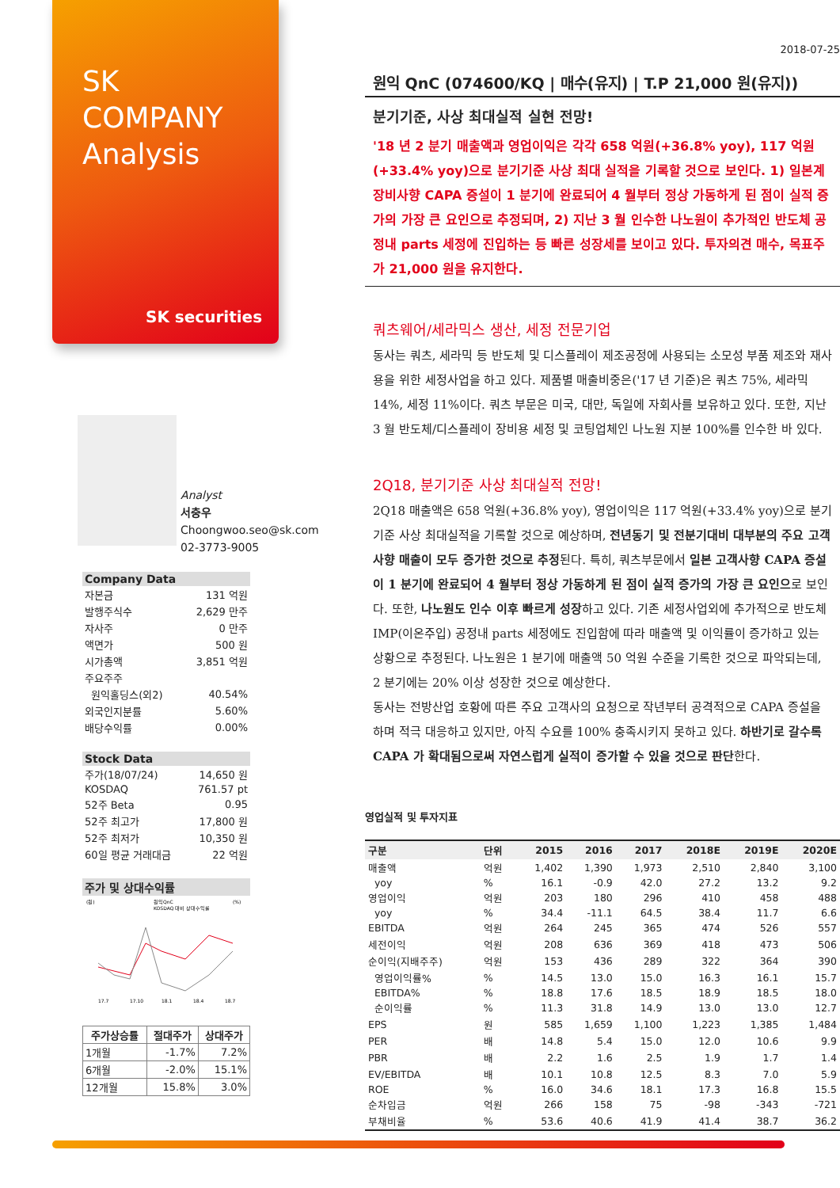SK
COMPANY
Analysis
SK securities
Analyst
서충우
Choongwoo.seo@sk.com
02-3773-9005
| Company Data | |
| 자본금 | 131 억원 |
| 발행주식수 | 2,629 만주 |
| 자사주 | 0 만주 |
| 액면가 | 500 원 |
| 시가총액 | 3,851 억원 |
| 주요주주 | |
| 원익홀딩스(외2) | 40.54% |
| 외국인지분률 | 5.60% |
| 배당수익률 | 0.00% |
| Stock Data | |
| 주가(18/07/24) | 14,650 원 |
| KOSDAQ | 761.57 pt |
| 52주 Beta | 0.95 |
| 52주 최고가 | 17,800 원 |
| 52주 최저가 | 10,350 원 |
| 60일 평균 거래대금 | 22 억원 |
| 주가 및 상대수익률 |
(원)
원익QnC
KOSDAQ 대비 상대수익률
(%)
17.7
17.10
18.1
18.4
18.7
| 주가상승률 | 절대주가 | 상대주가 |
| --- | --- | --- |
| 1개월 | -1.7% | 7.2% |
| 6개월 | -2.0% | 15.1% |
| 12개월 | 15.8% | 3.0% |
2018-07-25
원익 QnC (074600/KQ | 매수(유지) | T.P 21,000 원(유지))
분기기준, 사상 최대실적 실현 전망!
'18 년 2 분기 매출액과 영업이익은 각각 658 억원(+36.8% yoy), 117 억원(+33.4% yoy)으로 분기기준 사상 최대 실적을 기록할 것으로 보인다. 1) 일본계 장비사향 CAPA 증설이 1 분기에 완료되어 4 월부터 정상 가동하게 된 점이 실적 증가의 가장 큰 요인으로 추정되며, 2) 지난 3 월 인수한 나노원이 추가적인 반도체 공정내 parts 세정에 진입하는 등 빠른 성장세를 보이고 있다. 투자의견 매수, 목표주가 21,000 원을 유지한다.
쿼츠웨어/세라믹스 생산, 세정 전문기업
동사는 쿼츠, 세라믹 등 반도체 및 디스플레이 제조공정에 사용되는 소모성 부품 제조와 재사용을 위한 세정사업을 하고 있다. 제품별 매출비중은('17 년 기준)은 쿼츠 75%, 세라믹 14%, 세정 11%이다. 쿼츠 부문은 미국, 대만, 독일에 자회사를 보유하고 있다. 또한, 지난 3 월 반도체/디스플레이 장비용 세정 및 코팅업체인 나노원 지분 100%를 인수한 바 있다.
2Q18, 분기기준 사상 최대실적 전망!
2Q18 매출액은 658 억원(+36.8% yoy), 영업이익은 117 억원(+33.4% yoy)으로 분기기준 사상 최대실적을 기록할 것으로 예상하며, 전년동기 및 전분기대비 대부분의 주요 고객사향 매출이 모두 증가한 것으로 추정된다. 특히, 쿼츠부문에서 일본 고객사향 CAPA 증설이 1 분기에 완료되어 4 월부터 정상 가동하게 된 점이 실적 증가의 가장 큰 요인으로 보인다. 또한, 나노원도 인수 이후 빠르게 성장하고 있다. 기존 세정사업외에 추가적으로 반도체 IMP(이온주입) 공정내 parts 세정에도 진입함에 따라 매출액 및 이익률이 증가하고 있는 상황으로 추정된다. 나노원은 1 분기에 매출액 50 억원 수준을 기록한 것으로 파악되는데, 2 분기에는 20% 이상 성장한 것으로 예상한다.
동사는 전방산업 호황에 따른 주요 고객사의 요청으로 작년부터 공격적으로 CAPA 증설을 하며 적극 대응하고 있지만, 아직 수요를 100% 충족시키지 못하고 있다. 하반기로 갈수록 CAPA 가 확대됨으로써 자연스럽게 실적이 증가할 수 있을 것으로 판단한다.
영업실적 및 투자지표
| 구분 | 단위 | 2015 | 2016 | 2017 | 2018E | 2019E | 2020E |
| --- | --- | --- | --- | --- | --- | --- | --- |
| 매출액 | 억원 | 1,402 | 1,390 | 1,973 | 2,510 | 2,840 | 3,100 |
| yoy | % | 16.1 | -0.9 | 42.0 | 27.2 | 13.2 | 9.2 |
| 영업이익 | 억원 | 203 | 180 | 296 | 410 | 458 | 488 |
| yoy | % | 34.4 | -11.1 | 64.5 | 38.4 | 11.7 | 6.6 |
| EBITDA | 억원 | 264 | 245 | 365 | 474 | 526 | 557 |
| 세전이익 | 억원 | 208 | 636 | 369 | 418 | 473 | 506 |
| 순이익(지배주주) | 억원 | 153 | 436 | 289 | 322 | 364 | 390 |
| 영업이익률% | % | 14.5 | 13.0 | 15.0 | 16.3 | 16.1 | 15.7 |
| EBITDA% | % | 18.8 | 17.6 | 18.5 | 18.9 | 18.5 | 18.0 |
| 순이익률 | % | 11.3 | 31.8 | 14.9 | 13.0 | 13.0 | 12.7 |
| EPS | 원 | 585 | 1,659 | 1,100 | 1,223 | 1,385 | 1,484 |
| PER | 배 | 14.8 | 5.4 | 15.0 | 12.0 | 10.6 | 9.9 |
| PBR | 배 | 2.2 | 1.6 | 2.5 | 1.9 | 1.7 | 1.4 |
| EV/EBITDA | 배 | 10.1 | 10.8 | 12.5 | 8.3 | 7.0 | 5.9 |
| ROE | % | 16.0 | 34.6 | 18.1 | 17.3 | 16.8 | 15.5 |
| 순차입금 | 억원 | 266 | 158 | 75 | -98 | -343 | -721 |
| 부채비율 | % | 53.6 | 40.6 | 41.9 | 41.4 | 38.7 | 36.2 |